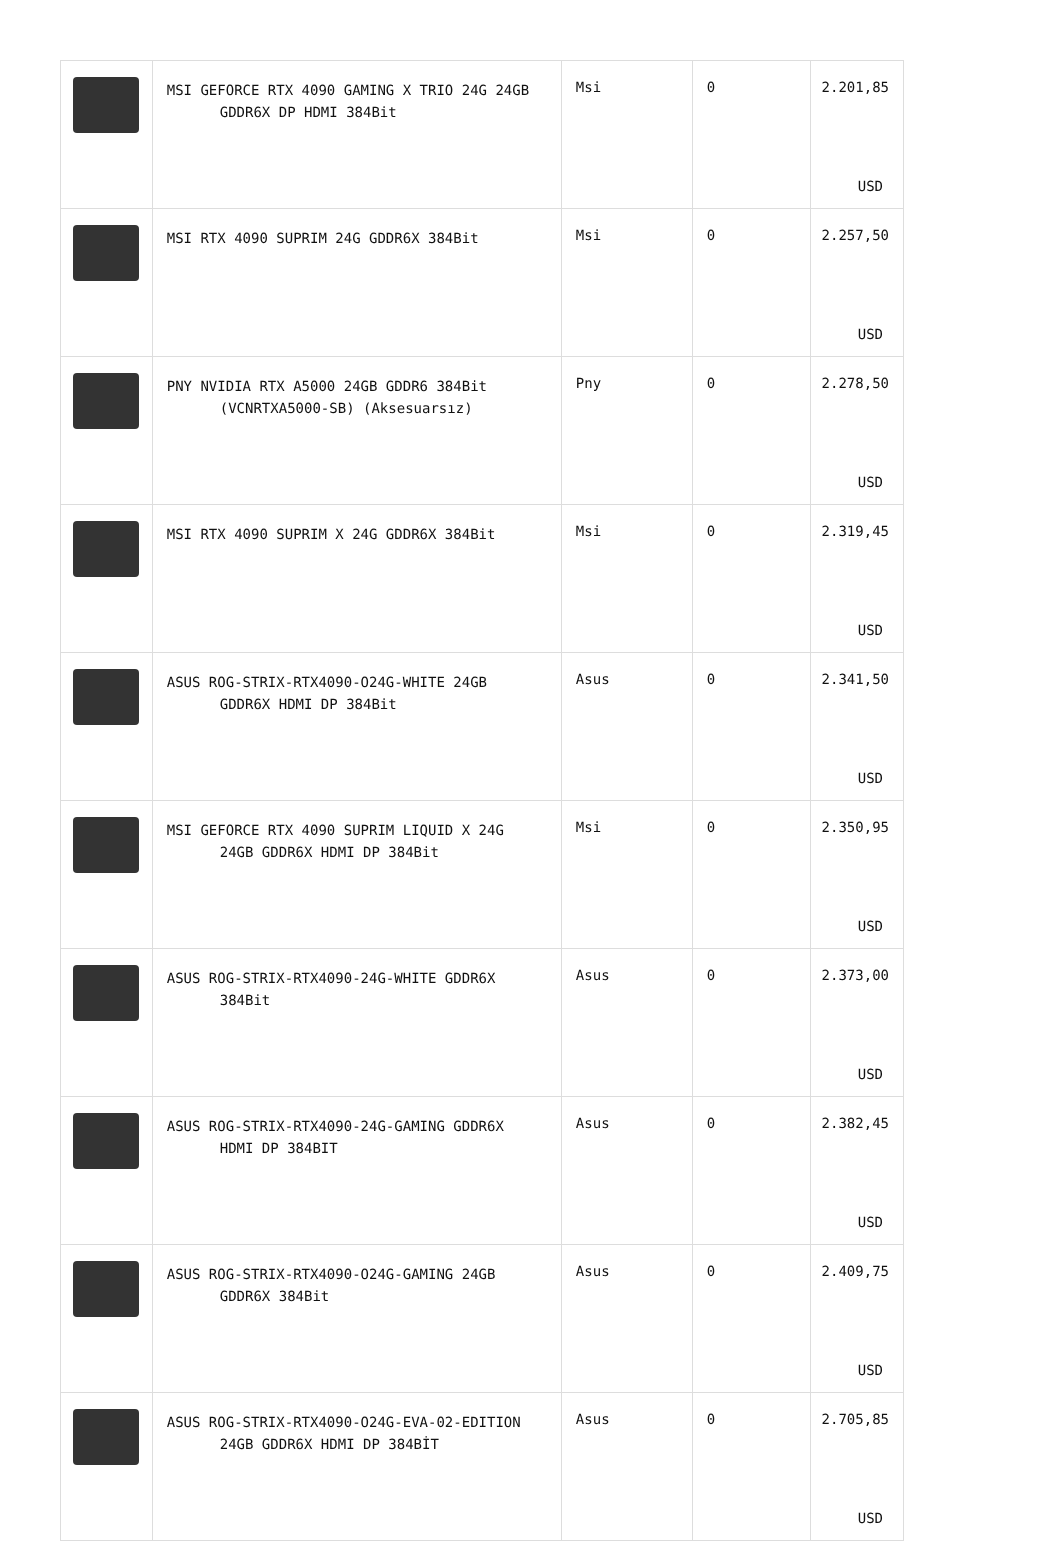| | MSI GEFORCE RTX 4090 GAMING X TRIO 24G 24GB GDDR6X DP HDMI 384Bit | Msi | 0 | 2.201,85 USD |
| | MSI RTX 4090 SUPRIM 24G GDDR6X 384Bit | Msi | 0 | 2.257,50 USD |
| | PNY NVIDIA RTX A5000 24GB GDDR6 384Bit (VCNRTXA5000-SB) (Aksesuarsız) | Pny | 0 | 2.278,50 USD |
| | MSI RTX 4090 SUPRIM X 24G GDDR6X 384Bit | Msi | 0 | 2.319,45 USD |
| | ASUS ROG-STRIX-RTX4090-O24G-WHITE 24GB GDDR6X HDMI DP 384Bit | Asus | 0 | 2.341,50 USD |
| | MSI GEFORCE RTX 4090 SUPRIM LIQUID X 24G 24GB GDDR6X HDMI DP 384Bit | Msi | 0 | 2.350,95 USD |
| | ASUS ROG-STRIX-RTX4090-24G-WHITE GDDR6X 384Bit | Asus | 0 | 2.373,00 USD |
| | ASUS ROG-STRIX-RTX4090-24G-GAMING GDDR6X HDMI DP 384BIT | Asus | 0 | 2.382,45 USD |
| | ASUS ROG-STRIX-RTX4090-O24G-GAMING 24GB GDDR6X 384Bit | Asus | 0 | 2.409,75 USD |
| | ASUS ROG-STRIX-RTX4090-O24G-EVA-02-EDITION 24GB GDDR6X HDMI DP 384BİT | Asus | 0 | 2.705,85 USD |